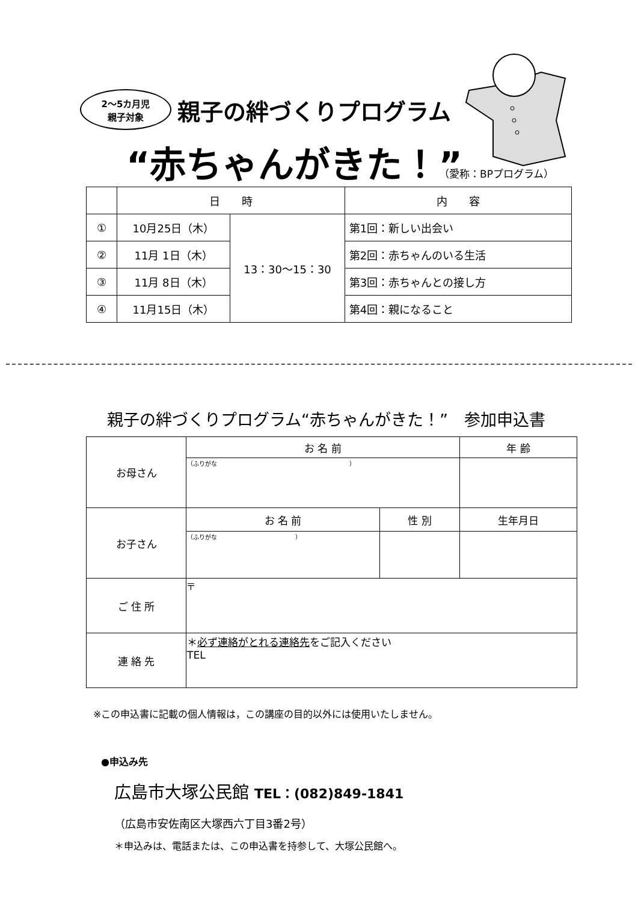2～5カ月児
親子対象
親子の絆づくりプログラム
“赤ちゃんがきた！” （愛称：BPプログラム）
| | 日 時 | | 内 容 |
| --- | --- | --- | --- |
| ① | 10月25日（木） | 13：30～15：30 | 第1回：新しい出会い |
| ② | 11月 1日（木） | | 第2回：赤ちゃんのいる生活 |
| ③ | 11月 8日（木） | | 第3回：赤ちゃんとの接し方 |
| ④ | 11月15日（木） | | 第4回：親になること |
親子の絆づくりプログラム“赤ちゃんがきた！”　参加申込書
| お母さん | お 名 前 | | 年 齢 |
| | （ふりがな ） | | |
| お子さん | お 名 前 | 性 別 | 生年月日 |
| | （ふりがな ） | | |
| ご 住 所 | 〒 | | |
| 連 絡 先 | ＊ 必ず連絡がとれる連絡先 をご記入ください TEL | | |
※この申込書に記載の個人情報は，この講座の目的以外には使用いたしません。
●申込み先
広島市大塚公民館 TEL：(082)849-1841
（広島市安佐南区大塚西六丁目3番2号）
＊申込みは、電話または、この申込書を持参して、大塚公民館へ。